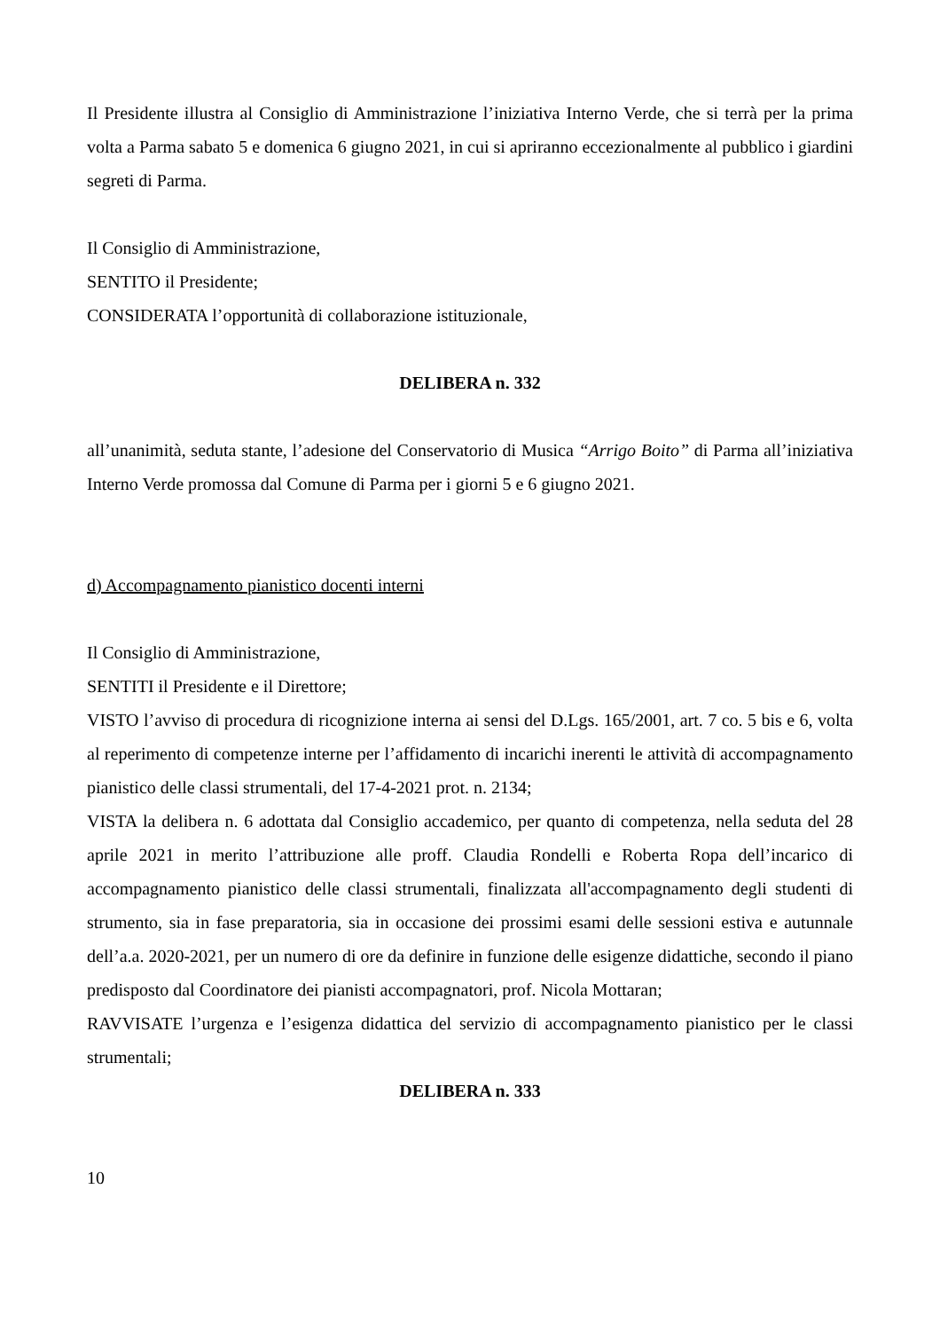Il Presidente illustra al Consiglio di Amministrazione l’iniziativa Interno Verde, che si terrà per la prima volta a Parma sabato 5 e domenica 6 giugno 2021, in cui si apriranno eccezionalmente al pubblico i giardini segreti di Parma.
Il Consiglio di Amministrazione,
SENTITO il Presidente;
CONSIDERATA l’opportunità di collaborazione istituzionale,
DELIBERA n. 332
all’unanimità, seduta stante, l’adesione del Conservatorio di Musica “Arrigo Boito” di Parma all’iniziativa Interno Verde promossa dal Comune di Parma per i giorni 5 e 6 giugno 2021.
d) Accompagnamento pianistico docenti interni
Il Consiglio di Amministrazione,
SENTITI il Presidente e il Direttore;
VISTO l’avviso di procedura di ricognizione interna ai sensi del D.Lgs. 165/2001, art. 7 co. 5 bis e 6, volta al reperimento di competenze interne per l’affidamento di incarichi inerenti le attività di accompagnamento pianistico delle classi strumentali, del 17-4-2021 prot. n. 2134;
VISTA la delibera n. 6 adottata dal Consiglio accademico, per quanto di competenza, nella seduta del 28 aprile 2021 in merito l’attribuzione alle proff. Claudia Rondelli e Roberta Ropa dell’incarico di accompagnamento pianistico delle classi strumentali, finalizzata all'accompagnamento degli studenti di strumento, sia in fase preparatoria, sia in occasione dei prossimi esami delle sessioni estiva e autunnale dell’a.a. 2020-2021, per un numero di ore da definire in funzione delle esigenze didattiche, secondo il piano predisposto dal Coordinatore dei pianisti accompagnatori, prof. Nicola Mottaran;
RAVVISATE l’urgenza e l’esigenza didattica del servizio di accompagnamento pianistico per le classi strumentali;
DELIBERA n. 333
10